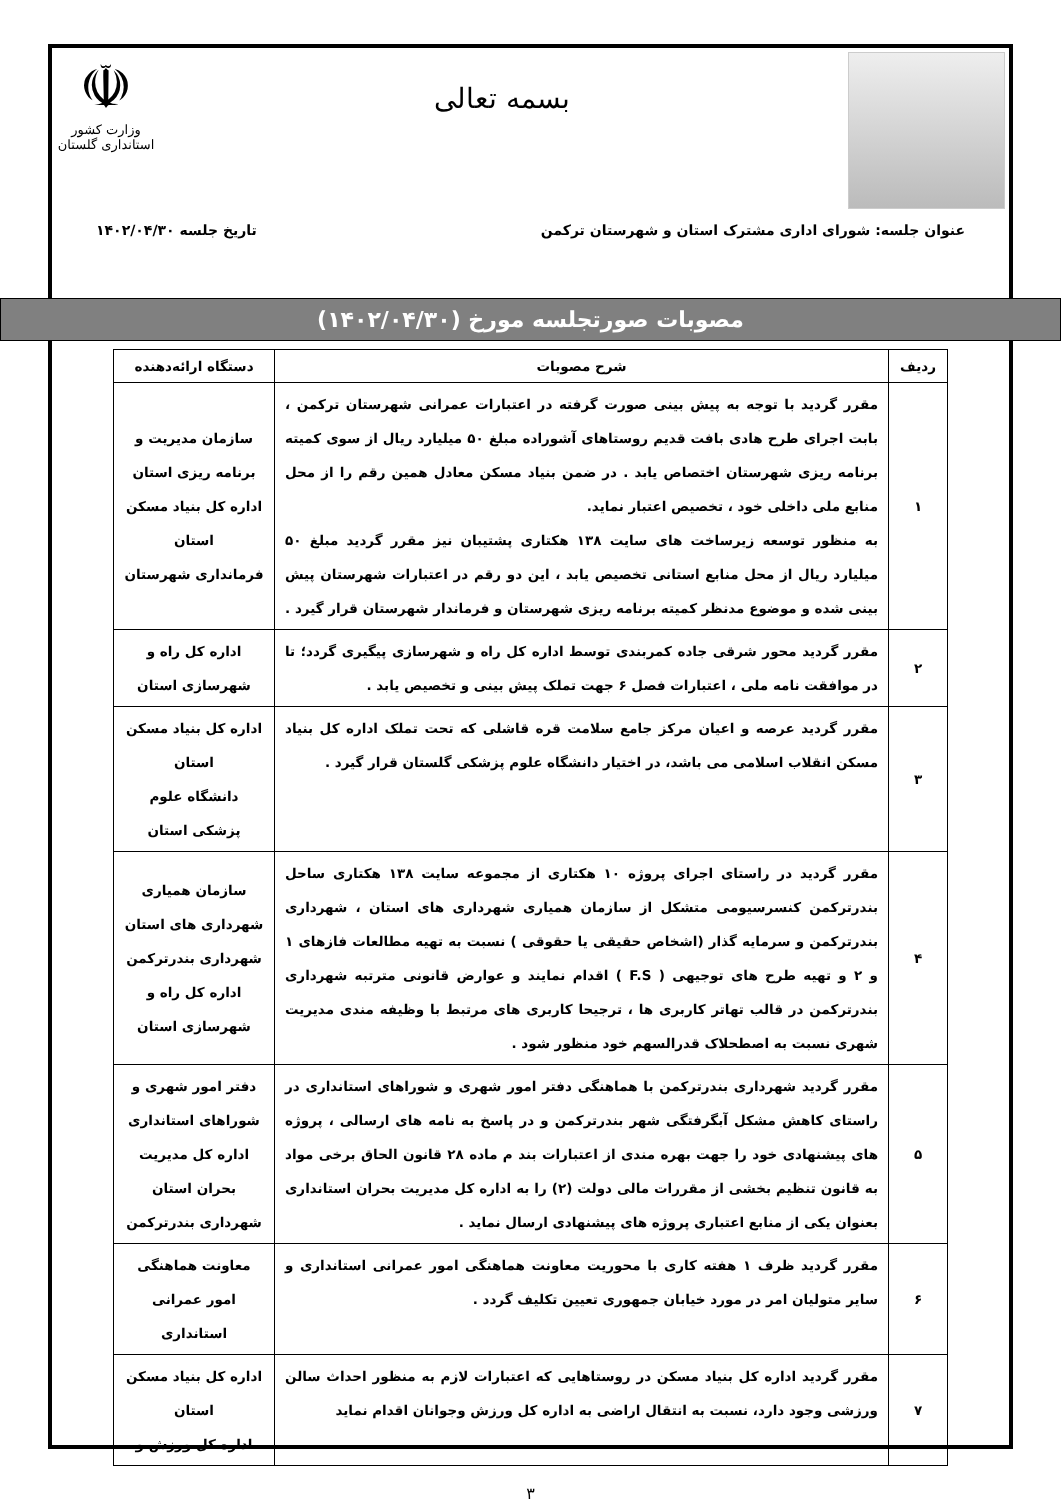بسمه تعالی
☫
وزارت کشور
استانداری گلستان
عنوان جلسه: شورای اداری مشترک استان و شهرستان ترکمن تاریخ جلسه ۱۴۰۲/۰۴/۳۰
مصوبات صورتجلسه مورخ (۱۴۰۲/۰۴/۳۰)
| ردیف | شرح مصوبات | دستگاه ارائه‌دهنده |
| --- | --- | --- |
| ۱ | مقرر گردید با توجه به پیش بینی صورت گرفته در اعتبارات عمرانی شهرستان ترکمن ، بابت اجرای طرح هادی بافت قدیم روستاهای آشوراده مبلغ ۵۰ میلیارد ریال از سوی کمیته برنامه ریزی شهرستان اختصاص یابد . در ضمن بنیاد مسکن معادل همین رقم را از محل منابع ملی داخلی خود ، تخصیص اعتبار نماید. به منظور توسعه زیرساخت های سایت ۱۳۸ هکتاری پشتیبان نیز مقرر گردید مبلغ ۵۰ میلیارد ریال از محل منابع استانی تخصیص یابد ، این دو رقم در اعتبارات شهرستان پیش بینی شده و موضوع مدنظر کمیته برنامه ریزی شهرستان و فرماندار شهرستان قرار گیرد . | سازمان مدیریت و برنامه ریزی استان اداره کل بنیاد مسکن استان فرمانداری شهرستان |
| ۲ | مقرر گردید محور شرقی جاده کمربندی توسط اداره کل راه و شهرسازی پیگیری گردد؛ تا در موافقت نامه ملی ، اعتبارات فصل ۶ جهت تملک پیش بینی و تخصیص یابد . | اداره کل راه و شهرسازی استان |
| ۳ | مقرر گردید عرصه و اعیان مرکز جامع سلامت قره قاشلی که تحت تملک اداره کل بنیاد مسکن انقلاب اسلامی می باشد، در اختیار دانشگاه علوم پزشکی گلستان قرار گیرد . | اداره کل بنیاد مسکن استان دانشگاه علوم پزشکی استان |
| ۴ | مقرر گردید در راستای اجرای پروژه ۱۰ هکتاری از مجموعه سایت ۱۳۸ هکتاری ساحل بندرترکمن کنسرسیومی متشکل از سازمان همیاری شهرداری های استان ، شهرداری بندرترکمن و سرمایه گذار (اشخاص حقیقی یا حقوقی ) نسبت به تهیه مطالعات فازهای ۱ و ۲ و تهیه طرح های توجیهی ( F.S ) اقدام نمایند و عوارض قانونی مترتبه شهرداری بندرترکمن در قالب تهاتر کاربری ها ، ترجیحا کاربری های مرتبط با وظیفه مندی مدیریت شهری نسبت به اصطحلاک قدرالسهم خود منظور شود . | سازمان همیاری شهرداری های استان شهرداری بندرترکمن اداره کل راه و شهرسازی استان |
| ۵ | مقرر گردید شهرداری بندرترکمن با هماهنگی دفتر امور شهری و شوراهای استانداری در راستای کاهش مشکل آبگرفتگی شهر بندرترکمن و در پاسخ به نامه های ارسالی ، پروژه های پیشنهادی خود را جهت بهره مندی از اعتبارات بند م ماده ۲۸ قانون الحاق برخی مواد به قانون تنظیم بخشی از مقررات مالی دولت (۲) را به اداره کل مدیریت بحران استانداری بعنوان یکی از منابع اعتباری پروژه های پیشنهادی ارسال نماید . | دفتر امور شهری و شوراهای استانداری اداره کل مدیریت بحران استان شهرداری بندرترکمن |
| ۶ | مقرر گردید ظرف ۱ هفته کاری با محوریت معاونت هماهنگی امور عمرانی استانداری و سایر متولیان امر در مورد خیابان جمهوری تعیین تکلیف گردد . | معاونت هماهنگی امور عمرانی استانداری |
| ۷ | مقرر گردید اداره کل بنیاد مسکن در روستاهایی که اعتبارات لازم به منظور احداث سالن ورزشی وجود دارد، نسبت به انتقال اراضی به اداره کل ورزش وجوانان اقدام نماید | اداره کل بنیاد مسکن استان اداره کل ورزش و |
۳